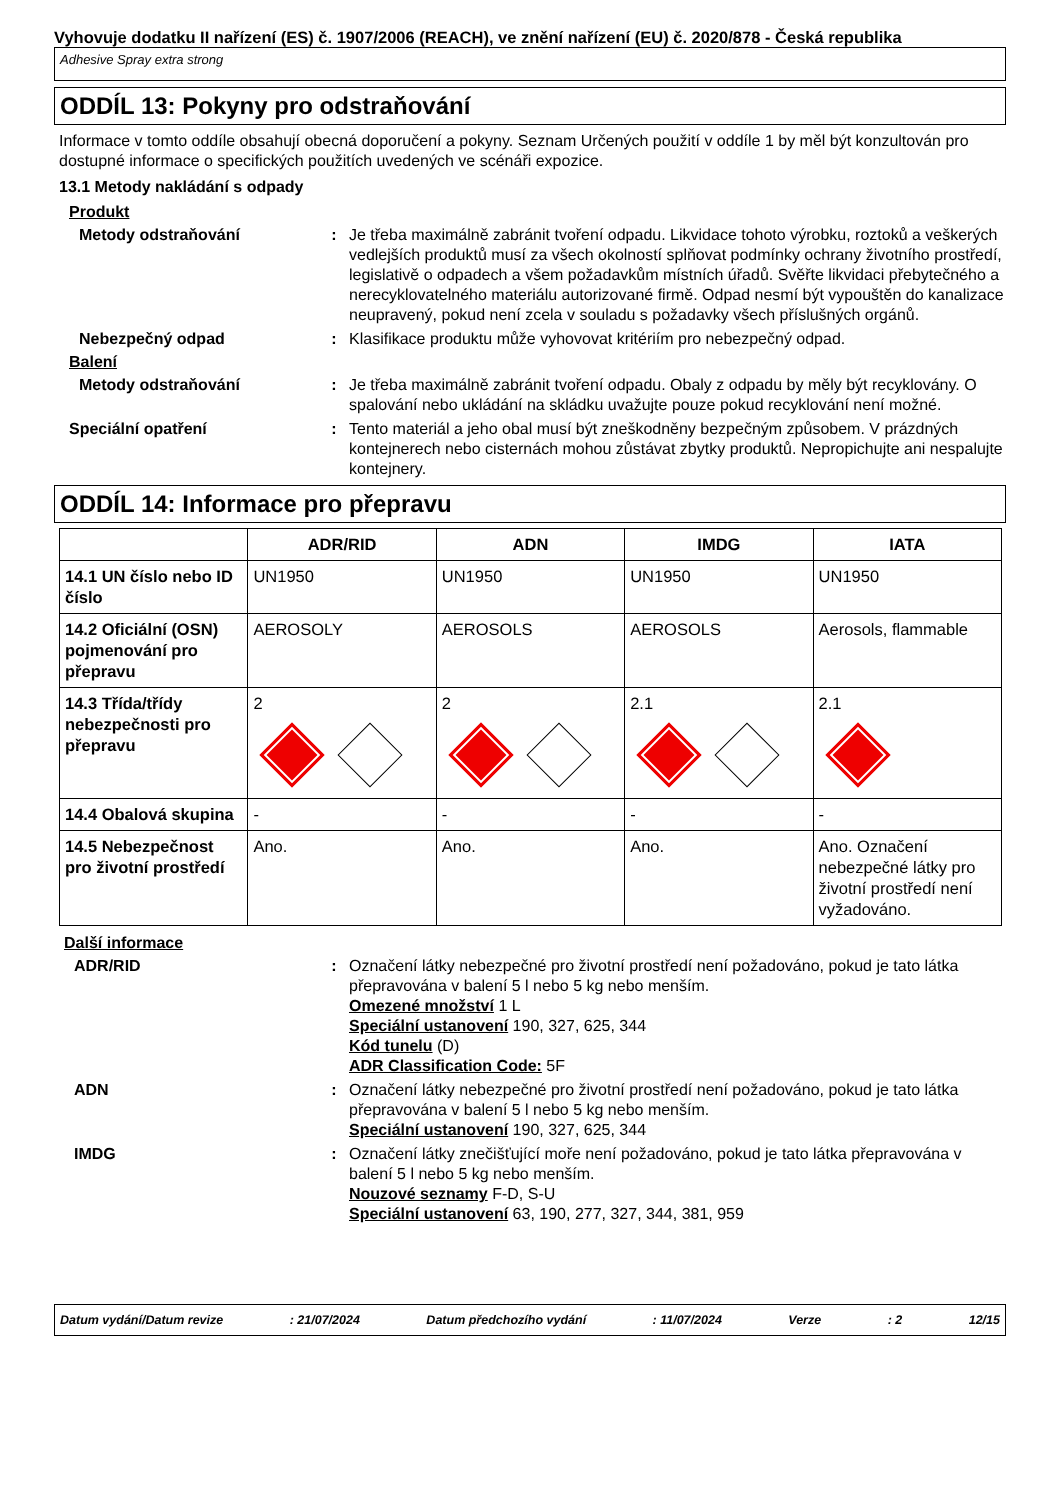Vyhovuje dodatku II nařízení (ES) č. 1907/2006 (REACH), ve znění nařízení (EU) č. 2020/878 - Česká republika
Adhesive Spray extra strong
ODDÍL 13: Pokyny pro odstraňování
Informace v tomto oddíle obsahují obecná doporučení a pokyny. Seznam Určených použití v oddíle 1 by měl být konzultován pro dostupné informace o specifických použitích uvedených ve scénáři expozice.
13.1 Metody nakládání s odpady
Produkt
Metody odstraňování : Je třeba maximálně zabránit tvoření odpadu. Likvidace tohoto výrobku, roztoků a veškerých vedlejších produktů musí za všech okolností splňovat podmínky ochrany životního prostředí, legislativě o odpadech a všem požadavkům místních úřadů. Svěřte likvidaci přebytečného a nerecyklovatelného materiálu autorizované firmě. Odpad nesmí být vypouštěn do kanalizace neupravený, pokud není zcela v souladu s požadavky všech příslušných orgánů.
Nebezpečný odpad : Klasifikace produktu může vyhovovat kritériím pro nebezpečný odpad.
Balení
Metody odstraňování : Je třeba maximálně zabránit tvoření odpadu. Obaly z odpadu by měly být recyklovány. O spalování nebo ukládání na skládku uvažujte pouze pokud recyklování není možné.
Speciální opatření : Tento materiál a jeho obal musí být zneškodněny bezpečným způsobem. V prázdných kontejnerech nebo cisternách mohou zůstávat zbytky produktů. Nepropichujte ani nespalujte kontejnery.
ODDÍL 14: Informace pro přepravu
| | ADR/RID | ADN | IMDG | IATA |
| --- | --- | --- | --- | --- |
| 14.1 UN číslo nebo ID číslo | UN1950 | UN1950 | UN1950 | UN1950 |
| 14.2 Oficiální (OSN) pojmenování pro přepravu | AEROSOLY | AEROSOLS | AEROSOLS | Aerosols, flammable |
| 14.3 Třída/třídy nebezpečnosti pro přepravu | 2 | 2 | 2.1 | 2.1 |
| 14.4 Obalová skupina | - | - | - | - |
| 14.5 Nebezpečnost pro životní prostředí | Ano. | Ano. | Ano. | Ano. Označení nebezpečné látky pro životní prostředí není vyžadováno. |
Další informace
ADR/RID : Označení látky nebezpečné pro životní prostředí není požadováno, pokud je tato látka přepravována v balení 5 l nebo 5 kg nebo menším.
Omezené množství 1 L
Speciální ustanovení 190, 327, 625, 344
Kód tunelu (D)
ADR Classification Code: 5F
ADN : Označení látky nebezpečné pro životní prostředí není požadováno, pokud je tato látka přepravována v balení 5 l nebo 5 kg nebo menším.
Speciální ustanovení 190, 327, 625, 344
IMDG : Označení látky znečišťující moře není požadováno, pokud je tato látka přepravována v balení 5 l nebo 5 kg nebo menším.
Nouzové seznamy F-D, S-U
Speciální ustanovení 63, 190, 277, 327, 344, 381, 959
Datum vydání/Datum revize: 21/07/2024 Datum předchozího vydání: 11/07/2024 Verze: 2 12/15